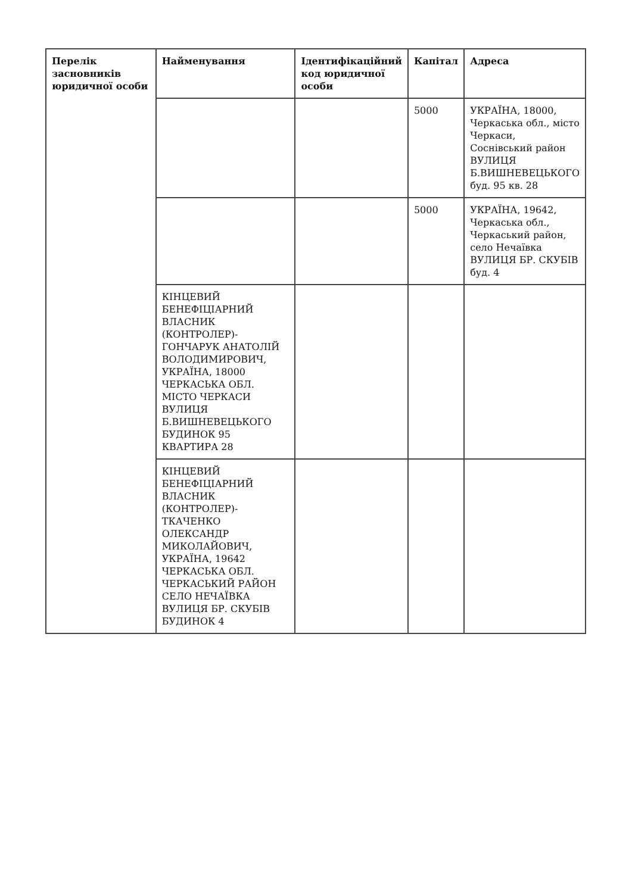| Перелік засновників юридичної особи | Найменування | Ідентифікаційний код юридичної особи | Капітал | Адреса |
| --- | --- | --- | --- | --- |
| | | | 5000 | УКРАЇНА, 18000, Черкаська обл., місто Черкаси, Соснівський район ВУЛИЦЯ Б.ВИШНЕВЕЦЬКОГО буд. 95 кв. 28 |
| | | | 5000 | УКРАЇНА, 19642, Черкаська обл., Черкаський район, село Нечаївка ВУЛИЦЯ БР. СКУБІВ буд. 4 |
| | КІНЦЕВИЙ БЕНЕФІЦІАРНИЙ ВЛАСНИК (КОНТРОЛЕР)- ГОНЧАРУК АНАТОЛІЙ ВОЛОДИМИРОВИЧ, УКРАЇНА, 18000 ЧЕРКАСЬКА ОБЛ. МІСТО ЧЕРКАСИ ВУЛИЦЯ Б.ВИШНЕВЕЦЬКОГО БУДИНОК 95 КВАРТИРА 28 | | | |
| | КІНЦЕВИЙ БЕНЕФІЦІАРНИЙ ВЛАСНИК (КОНТРОЛЕР)- ТКАЧЕНКО ОЛЕКСАНДР МИКОЛАЙОВИЧ, УКРАЇНА, 19642 ЧЕРКАСЬКА ОБЛ. ЧЕРКАСЬКИЙ РАЙОН СЕЛО НЕЧАЇВКА ВУЛИЦЯ БР. СКУБІВ БУДИНОК 4 | | | |